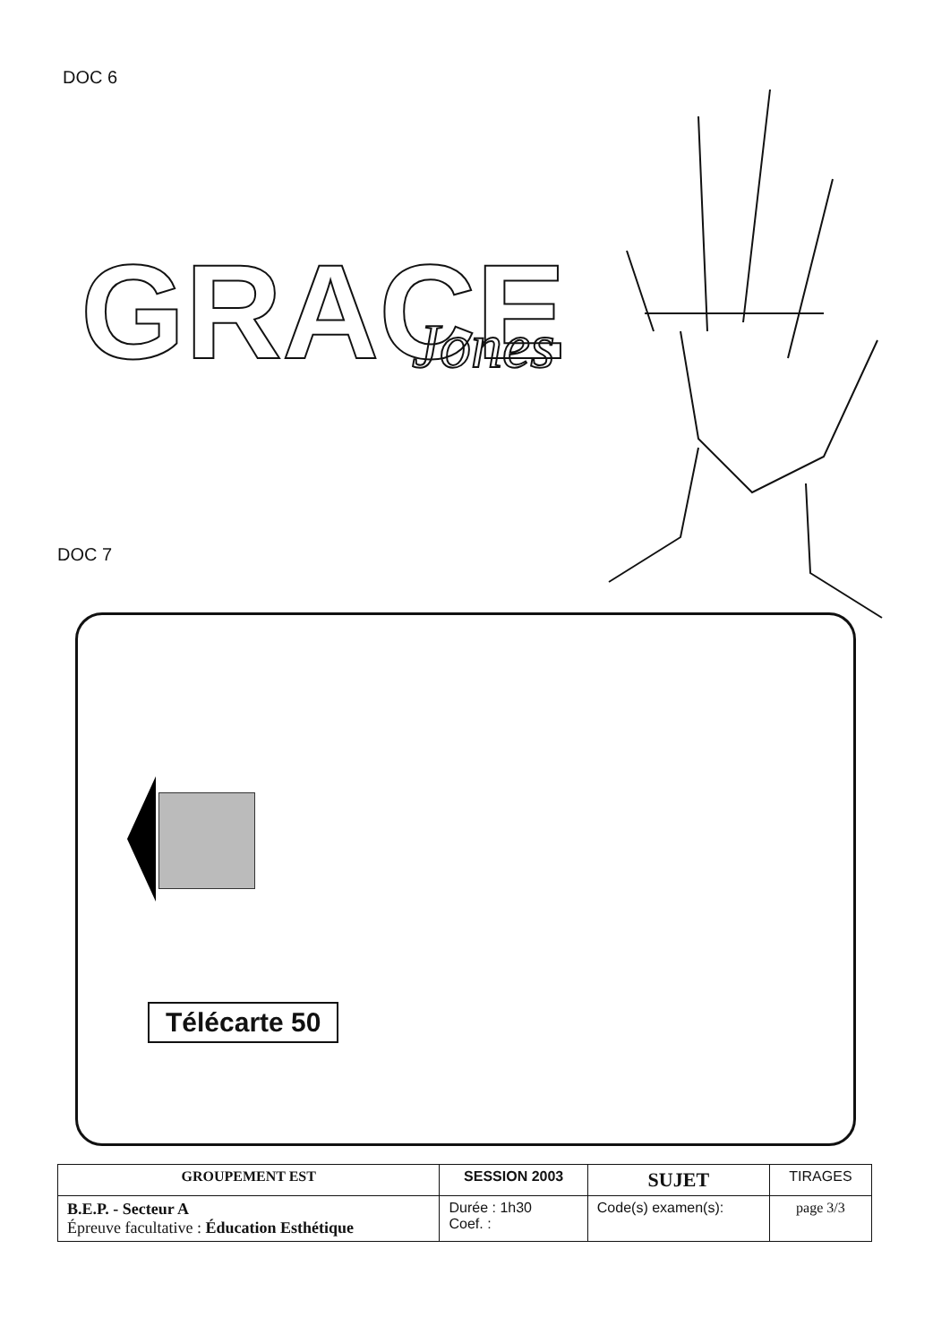DOC 6
GRACE
Jones
DOC 7
Télécarte 50
| GROUPEMENT EST | SESSION 2003 | SUJET | TIRAGES |
| B.E.P. - Secteur A Épreuve facultative : Éducation Esthétique | Durée : 1h30 Coef. : | Code(s) examen(s): | |
| | | | page 3/3 |